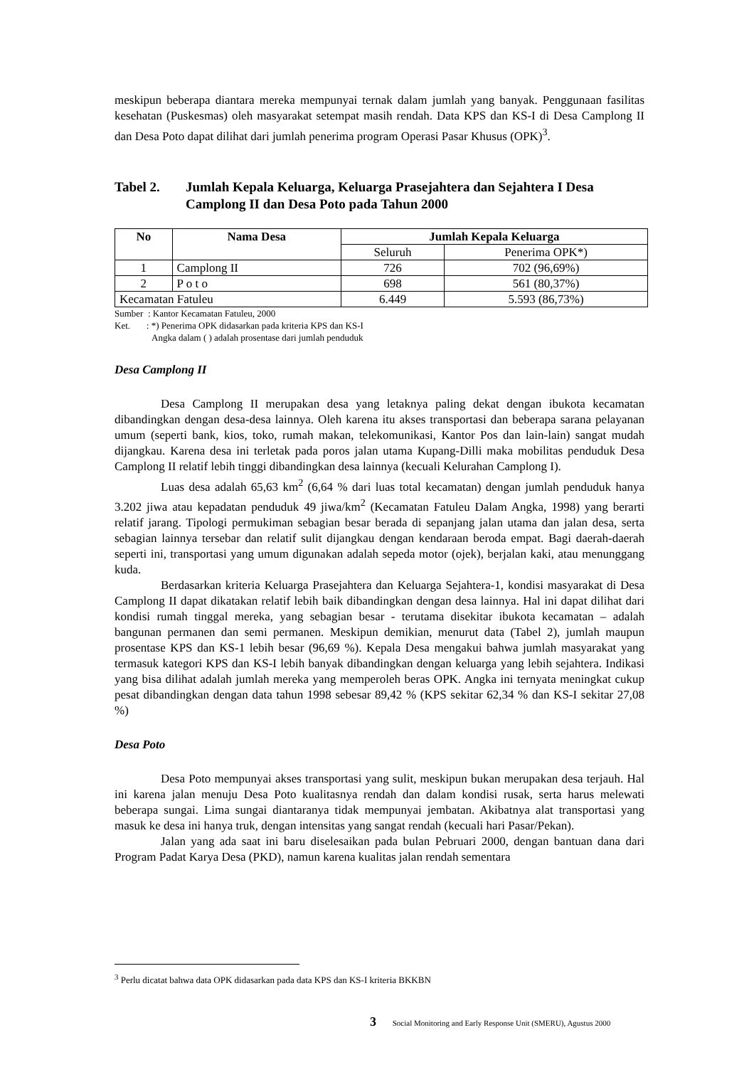meskipun beberapa diantara mereka mempunyai ternak dalam jumlah yang banyak. Penggunaan fasilitas kesehatan (Puskesmas) oleh masyarakat setempat masih rendah. Data KPS dan KS-I di Desa Camplong II dan Desa Poto dapat dilihat dari jumlah penerima program Operasi Pasar Khusus (OPK)<sup>3</sup>.
Tabel 2. Jumlah Kepala Keluarga, Keluarga Prasejahtera dan Sejahtera I Desa Camplong II dan Desa Poto pada Tahun 2000
| No | Nama Desa | Jumlah Kepala Keluarga | |
| --- | --- | --- | --- |
| | | Seluruh | Penerima OPK*) |
| 1 | Camplong II | 726 | 702 (96,69%) |
| 2 | P o t o | 698 | 561 (80,37%) |
| Kecamatan Fatuleu | | 6.449 | 5.593 (86,73%) |
Sumber : Kantor Kecamatan Fatuleu, 2000
Ket. : *) Penerima OPK didasarkan pada kriteria KPS dan KS-I
Angka dalam ( ) adalah prosentase dari jumlah penduduk
Desa Camplong II
Desa Camplong II merupakan desa yang letaknya paling dekat dengan ibukota kecamatan dibandingkan dengan desa-desa lainnya. Oleh karena itu akses transportasi dan beberapa sarana pelayanan umum (seperti bank, kios, toko, rumah makan, telekomunikasi, Kantor Pos dan lain-lain) sangat mudah dijangkau. Karena desa ini terletak pada poros jalan utama Kupang-Dilli maka mobilitas penduduk Desa Camplong II relatif lebih tinggi dibandingkan desa lainnya (kecuali Kelurahan Camplong I).
Luas desa adalah 65,63 km<sup>2</sup> (6,64 % dari luas total kecamatan) dengan jumlah penduduk hanya 3.202 jiwa atau kepadatan penduduk 49 jiwa/km<sup>2</sup> (Kecamatan Fatuleu Dalam Angka, 1998) yang berarti relatif jarang. Tipologi permukiman sebagian besar berada di sepanjang jalan utama dan jalan desa, serta sebagian lainnya tersebar dan relatif sulit dijangkau dengan kendaraan beroda empat. Bagi daerah-daerah seperti ini, transportasi yang umum digunakan adalah sepeda motor (ojek), berjalan kaki, atau menunggang kuda.
Berdasarkan kriteria Keluarga Prasejahtera dan Keluarga Sejahtera-1, kondisi masyarakat di Desa Camplong II dapat dikatakan relatif lebih baik dibandingkan dengan desa lainnya. Hal ini dapat dilihat dari kondisi rumah tinggal mereka, yang sebagian besar - terutama disekitar ibukota kecamatan – adalah bangunan permanen dan semi permanen. Meskipun demikian, menurut data (Tabel 2), jumlah maupun prosentase KPS dan KS-1 lebih besar (96,69 %). Kepala Desa mengakui bahwa jumlah masyarakat yang termasuk kategori KPS dan KS-I lebih banyak dibandingkan dengan keluarga yang lebih sejahtera. Indikasi yang bisa dilihat adalah jumlah mereka yang memperoleh beras OPK. Angka ini ternyata meningkat cukup pesat dibandingkan dengan data tahun 1998 sebesar 89,42 % (KPS sekitar 62,34 % dan KS-I sekitar 27,08 %)
Desa Poto
Desa Poto mempunyai akses transportasi yang sulit, meskipun bukan merupakan desa terjauh. Hal ini karena jalan menuju Desa Poto kualitasnya rendah dan dalam kondisi rusak, serta harus melewati beberapa sungai. Lima sungai diantaranya tidak mempunyai jembatan. Akibatnya alat transportasi yang masuk ke desa ini hanya truk, dengan intensitas yang sangat rendah (kecuali hari Pasar/Pekan).
Jalan yang ada saat ini baru diselesaikan pada bulan Pebruari 2000, dengan bantuan dana dari Program Padat Karya Desa (PKD), namun karena kualitas jalan rendah sementara
<sup>3</sup> Perlu dicatat bahwa data OPK didasarkan pada data KPS dan KS-I kriteria BKKBN
3 Social Monitoring and Early Response Unit (SMERU), Agustus 2000